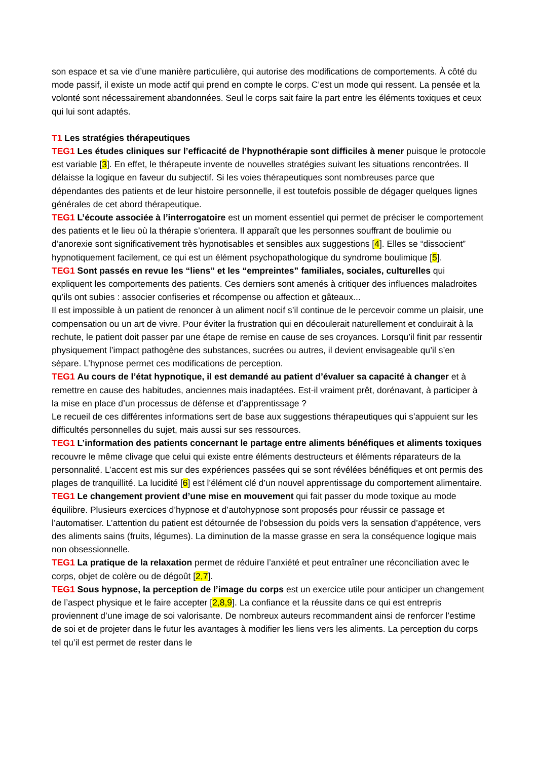son espace et sa vie d’une manière particulière, qui autorise des modifications de comportements. À côté du mode passif, il existe un mode actif qui prend en compte le corps. C’est un mode qui ressent. La pensée et la volonté sont nécessairement abandonnées. Seul le corps sait faire la part entre les éléments toxiques et ceux qui lui sont adaptés.
T1 Les stratégies thérapeutiques
TEG1 Les études cliniques sur l’efficacité de l’hypnothérapie sont difficiles à mener puisque le protocole est variable [3]. En effet, le thérapeute invente de nouvelles stratégies suivant les situations rencontrées. Il délaisse la logique en faveur du subjectif. Si les voies thérapeutiques sont nombreuses parce que dépendantes des patients et de leur histoire personnelle, il est toutefois possible de dégager quelques lignes générales de cet abord thérapeutique.
TEG1 L’écoute associée à l’interrogatoire est un moment essentiel qui permet de préciser le comportement des patients et le lieu où la thérapie s’orientera. Il apparaît que les personnes souffrant de boulimie ou d’anorexie sont significativement très hypnotisables et sensibles aux suggestions [4]. Elles se “dissocient” hypnotiquement facilement, ce qui est un élément psychopathologique du syndrome boulimique [5].
TEG1 Sont passés en revue les “liens” et les “empreintes” familiales, sociales, culturelles qui expliquent les comportements des patients. Ces derniers sont amenés à critiquer des influences maladroites qu’ils ont subies : associer confiseries et récompense ou affection et gâteaux...
Il est impossible à un patient de renoncer à un aliment nocif s’il continue de le percevoir comme un plaisir, une compensation ou un art de vivre. Pour éviter la frustration qui en découlerait naturellement et conduirait à la rechute, le patient doit passer par une étape de remise en cause de ses croyances. Lorsqu’il finit par ressentir physiquement l’impact pathogène des substances, sucrées ou autres, il devient envisageable qu’il s’en sépare. L’hypnose permet ces modifications de perception.
TEG1 Au cours de l’état hypnotique, il est demandé au patient d’évaluer sa capacité à changer et à remettre en cause des habitudes, anciennes mais inadaptées. Est-il vraiment prêt, dorénavant, à participer à la mise en place d’un processus de défense et d’apprentissage ?
Le recueil de ces différentes informations sert de base aux suggestions thérapeutiques qui s’appuient sur les difficultés personnelles du sujet, mais aussi sur ses ressources.
TEG1 L’information des patients concernant le partage entre aliments bénéfiques et aliments toxiques recouvre le même clivage que celui qui existe entre éléments destructeurs et éléments réparateurs de la personnalité. L’accent est mis sur des expériences passées qui se sont révélées bénéfiques et ont permis des plages de tranquillité. La lucidité [6] est l’élément clé d’un nouvel apprentissage du comportement alimentaire.
TEG1 Le changement provient d’une mise en mouvement qui fait passer du mode toxique au mode équilibre. Plusieurs exercices d’hypnose et d’autohypnose sont proposés pour réussir ce passage et l’automatiser. L’attention du patient est détournée de l’obsession du poids vers la sensation d’appétence, vers des aliments sains (fruits, légumes). La diminution de la masse grasse en sera la conséquence logique mais non obsessionnelle.
TEG1 La pratique de la relaxation permet de réduire l’anxiété et peut entraîner une réconciliation avec le corps, objet de colère ou de dégoût [2,7].
TEG1 Sous hypnose, la perception de l’image du corps est un exercice utile pour anticiper un changement de l’aspect physique et le faire accepter [2,8,9]. La confiance et la réussite dans ce qui est entrepris proviennent d’une image de soi valorisante. De nombreux auteurs recommandent ainsi de renforcer l’estime de soi et de projeter dans le futur les avantages à modifier les liens vers les aliments. La perception du corps tel qu’il est permet de rester dans le